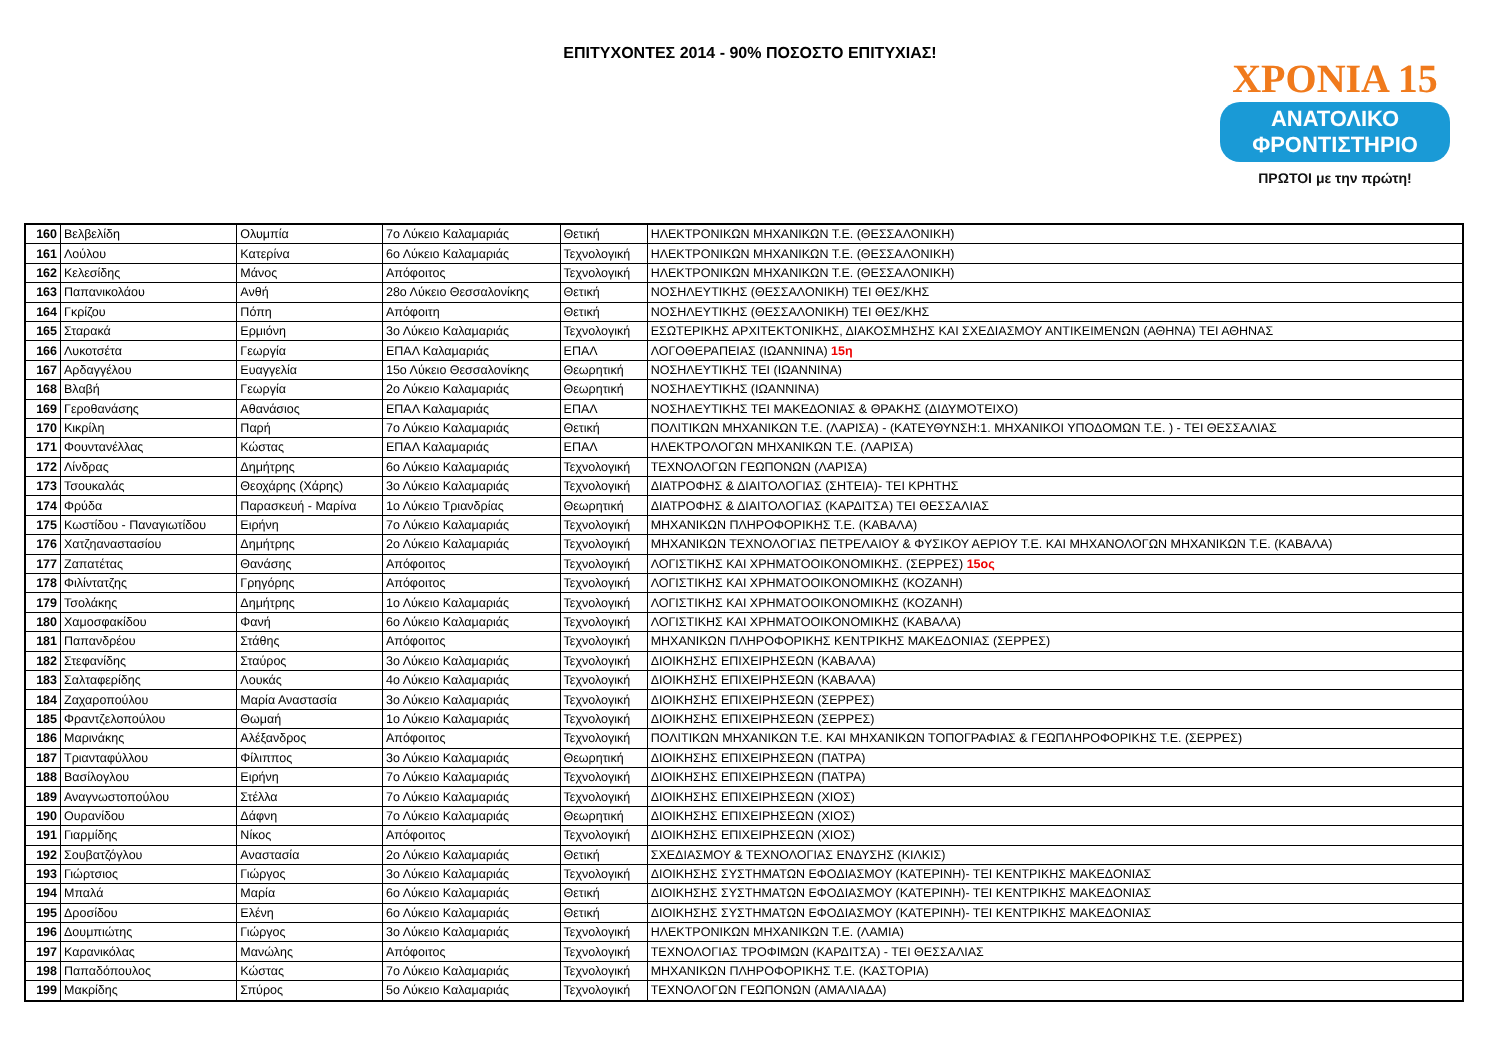ΕΠΙΤΥΧΟΝΤΕΣ 2014 - 90% ΠΟΣΟΣΤΟ ΕΠΙΤΥΧΙΑΣ!
ΧΡΟΝΙΑ 15
ΑΝΑΤΟΛΙΚΟ
ΦΡΟΝΤΙΣΤΗΡΙΟ
ΠΡΩΤΟΙ με την πρώτη!
| 160 | Βελβελίδη | Ολυμπία | 7ο Λύκειο Καλαμαριάς | Θετική | ΗΛΕΚΤΡΟΝΙΚΩΝ ΜΗΧΑΝΙΚΩΝ Τ.Ε. (ΘΕΣΣΑΛΟΝΙΚΗ) |
| 161 | Λούλου | Κατερίνα | 6ο Λύκειο Καλαμαριάς | Τεχνολογική | ΗΛΕΚΤΡΟΝΙΚΩΝ ΜΗΧΑΝΙΚΩΝ Τ.Ε. (ΘΕΣΣΑΛΟΝΙΚΗ) |
| 162 | Κελεσίδης | Μάνος | Απόφοιτος | Τεχνολογική | ΗΛΕΚΤΡΟΝΙΚΩΝ ΜΗΧΑΝΙΚΩΝ Τ.Ε. (ΘΕΣΣΑΛΟΝΙΚΗ) |
| 163 | Παπανικολάου | Ανθή | 28ο Λύκειο Θεσσαλονίκης | Θετική | ΝΟΣΗΛΕΥΤΙΚΗΣ (ΘΕΣΣΑΛΟΝΙΚΗ) ΤΕΙ ΘΕΣ/ΚΗΣ |
| 164 | Γκρίζου | Πόπη | Απόφοιτη | Θετική | ΝΟΣΗΛΕΥΤΙΚΗΣ (ΘΕΣΣΑΛΟΝΙΚΗ) ΤΕΙ ΘΕΣ/ΚΗΣ |
| 165 | Σταρακά | Ερμιόνη | 3ο Λύκειο Καλαμαριάς | Τεχνολογική | ΕΣΩΤΕΡΙΚΗΣ ΑΡΧΙΤΕΚΤΟΝΙΚΗΣ, ΔΙΑΚΟΣΜΗΣΗΣ ΚΑΙ ΣΧΕΔΙΑΣΜΟΥ ΑΝΤΙΚΕΙΜΕΝΩΝ (ΑΘΗΝΑ) ΤΕΙ ΑΘΗΝΑΣ |
| 166 | Λυκοτσέτα | Γεωργία | ΕΠΑΛ Καλαμαριάς | ΕΠΑΛ | ΛΟΓΟΘΕΡΑΠΕΙΑΣ (ΙΩΑΝΝΙΝΑ) 15η |
| 167 | Αρδαγγέλου | Ευαγγελία | 15ο Λύκειο Θεσσαλονίκης | Θεωρητική | ΝΟΣΗΛΕΥΤΙΚΗΣ ΤΕΙ (ΙΩΑΝΝΙΝΑ) |
| 168 | Βλαβή | Γεωργία | 2ο Λύκειο Καλαμαριάς | Θεωρητική | ΝΟΣΗΛΕΥΤΙΚΗΣ (ΙΩΑΝΝΙΝΑ) |
| 169 | Γεροθανάσης | Αθανάσιος | ΕΠΑΛ Καλαμαριάς | ΕΠΑΛ | ΝΟΣΗΛΕΥΤΙΚΗΣ ΤΕΙ ΜΑΚΕΔΟΝΙΑΣ & ΘΡΑΚΗΣ (ΔΙΔΥΜΟΤΕΙΧΟ) |
| 170 | Κικρίλη | Παρή | 7ο Λύκειο Καλαμαριάς | Θετική | ΠΟΛΙΤΙΚΩΝ ΜΗΧΑΝΙΚΩΝ Τ.Ε. (ΛΑΡΙΣΑ) - (ΚΑΤΕΥΘΥΝΣΗ:1. ΜΗΧΑΝΙΚΟΙ ΥΠΟΔΟΜΩΝ Τ.Ε. ) - ΤΕΙ ΘΕΣΣΑΛΙΑΣ |
| 171 | Φουντανέλλας | Κώστας | ΕΠΑΛ Καλαμαριάς | ΕΠΑΛ | ΗΛΕΚΤΡΟΛΟΓΩΝ ΜΗΧΑΝΙΚΩΝ Τ.Ε. (ΛΑΡΙΣΑ) |
| 172 | Λίνδρας | Δημήτρης | 6ο Λύκειο Καλαμαριάς | Τεχνολογική | ΤΕΧΝΟΛΟΓΩΝ ΓΕΩΠΟΝΩΝ (ΛΑΡΙΣΑ) |
| 173 | Τσουκαλάς | Θεοχάρης (Χάρης) | 3ο Λύκειο Καλαμαριάς | Τεχνολογική | ΔΙΑΤΡΟΦΗΣ & ΔΙΑΙΤΟΛΟΓΙΑΣ (ΣΗΤΕΙΑ)- ΤΕΙ ΚΡΗΤΗΣ |
| 174 | Φρύδα | Παρασκευή - Μαρίνα | 1ο Λύκειο Τριανδρίας | Θεωρητική | ΔΙΑΤΡΟΦΗΣ & ΔΙΑΙΤΟΛΟΓΙΑΣ (ΚΑΡΔΙΤΣΑ) ΤΕΙ ΘΕΣΣΑΛΙΑΣ |
| 175 | Κωστίδου - Παναγιωτίδου | Ειρήνη | 7ο Λύκειο Καλαμαριάς | Τεχνολογική | ΜΗΧΑΝΙΚΩΝ ΠΛΗΡΟΦΟΡΙΚΗΣ Τ.Ε. (ΚΑΒΑΛΑ) |
| 176 | Χατζηαναστασίου | Δημήτρης | 2ο Λύκειο Καλαμαριάς | Τεχνολογική | ΜΗΧΑΝΙΚΩΝ ΤΕΧΝΟΛΟΓΙΑΣ ΠΕΤΡΕΛΑΙΟΥ & ΦΥΣΙΚΟΥ ΑΕΡΙΟΥ Τ.Ε. ΚΑΙ ΜΗΧΑΝΟΛΟΓΩΝ ΜΗΧΑΝΙΚΩΝ Τ.Ε. (ΚΑΒΑΛΑ) |
| 177 | Ζαπατέτας | Θανάσης | Απόφοιτος | Τεχνολογική | ΛΟΓΙΣΤΙΚΗΣ ΚΑΙ ΧΡΗΜΑΤΟΟΙΚΟΝΟΜΙΚΗΣ. (ΣΕΡΡΕΣ) 15ος |
| 178 | Φιλίντατζης | Γρηγόρης | Απόφοιτος | Τεχνολογική | ΛΟΓΙΣΤΙΚΗΣ ΚΑΙ ΧΡΗΜΑΤΟΟΙΚΟΝΟΜΙΚΗΣ (ΚΟΖΑΝΗ) |
| 179 | Τσολάκης | Δημήτρης | 1ο Λύκειο Καλαμαριάς | Τεχνολογική | ΛΟΓΙΣΤΙΚΗΣ ΚΑΙ ΧΡΗΜΑΤΟΟΙΚΟΝΟΜΙΚΗΣ (ΚΟΖΑΝΗ) |
| 180 | Χαμοσφακίδου | Φανή | 6ο Λύκειο Καλαμαριάς | Τεχνολογική | ΛΟΓΙΣΤΙΚΗΣ ΚΑΙ ΧΡΗΜΑΤΟΟΙΚΟΝΟΜΙΚΗΣ (ΚΑΒΑΛΑ) |
| 181 | Παπανδρέου | Στάθης | Απόφοιτος | Τεχνολογική | ΜΗΧΑΝΙΚΩΝ ΠΛΗΡΟΦΟΡΙΚΗΣ ΚΕΝΤΡΙΚΗΣ ΜΑΚΕΔΟΝΙΑΣ (ΣΕΡΡΕΣ) |
| 182 | Στεφανίδης | Σταύρος | 3ο Λύκειο Καλαμαριάς | Τεχνολογική | ΔΙΟΙΚΗΣΗΣ ΕΠΙΧΕΙΡΗΣΕΩΝ (ΚΑΒΑΛΑ) |
| 183 | Σαλταφερίδης | Λουκάς | 4ο Λύκειο Καλαμαριάς | Τεχνολογική | ΔΙΟΙΚΗΣΗΣ ΕΠΙΧΕΙΡΗΣΕΩΝ (ΚΑΒΑΛΑ) |
| 184 | Ζαχαροπούλου | Μαρία Αναστασία | 3ο Λύκειο Καλαμαριάς | Τεχνολογική | ΔΙΟΙΚΗΣΗΣ ΕΠΙΧΕΙΡΗΣΕΩΝ (ΣΕΡΡΕΣ) |
| 185 | Φραντζελοπούλου | Θωμαή | 1ο Λύκειο Καλαμαριάς | Τεχνολογική | ΔΙΟΙΚΗΣΗΣ ΕΠΙΧΕΙΡΗΣΕΩΝ (ΣΕΡΡΕΣ) |
| 186 | Μαρινάκης | Αλέξανδρος | Απόφοιτος | Τεχνολογική | ΠΟΛΙΤΙΚΩΝ ΜΗΧΑΝΙΚΩΝ Τ.Ε. ΚΑΙ ΜΗΧΑΝΙΚΩΝ ΤΟΠΟΓΡΑΦΙΑΣ & ΓΕΩΠΛΗΡΟΦΟΡΙΚΗΣ Τ.Ε. (ΣΕΡΡΕΣ) |
| 187 | Τριανταφύλλου | Φίλιππος | 3ο Λύκειο Καλαμαριάς | Θεωρητική | ΔΙΟΙΚΗΣΗΣ ΕΠΙΧΕΙΡΗΣΕΩΝ (ΠΑΤΡΑ) |
| 188 | Βασίλογλου | Ειρήνη | 7ο Λύκειο Καλαμαριάς | Τεχνολογική | ΔΙΟΙΚΗΣΗΣ ΕΠΙΧΕΙΡΗΣΕΩΝ (ΠΑΤΡΑ) |
| 189 | Αναγνωστοπούλου | Στέλλα | 7ο Λύκειο Καλαμαριάς | Τεχνολογική | ΔΙΟΙΚΗΣΗΣ ΕΠΙΧΕΙΡΗΣΕΩΝ (ΧΙΟΣ) |
| 190 | Ουρανίδου | Δάφνη | 7ο Λύκειο Καλαμαριάς | Θεωρητική | ΔΙΟΙΚΗΣΗΣ ΕΠΙΧΕΙΡΗΣΕΩΝ (ΧΙΟΣ) |
| 191 | Γιαρμίδης | Νίκος | Απόφοιτος | Τεχνολογική | ΔΙΟΙΚΗΣΗΣ ΕΠΙΧΕΙΡΗΣΕΩΝ (ΧΙΟΣ) |
| 192 | Σουβατζόγλου | Αναστασία | 2ο Λύκειο Καλαμαριάς | Θετική | ΣΧΕΔΙΑΣΜΟΥ & ΤΕΧΝΟΛΟΓΙΑΣ ΕΝΔΥΣΗΣ (ΚΙΛΚΙΣ) |
| 193 | Γιώρτσιος | Γιώργος | 3ο Λύκειο Καλαμαριάς | Τεχνολογική | ΔΙΟΙΚΗΣΗΣ ΣΥΣΤΗΜΑΤΩΝ ΕΦΟΔΙΑΣΜΟΥ (ΚΑΤΕΡΙΝΗ)- ΤΕΙ ΚΕΝΤΡΙΚΗΣ ΜΑΚΕΔΟΝΙΑΣ |
| 194 | Μπαλά | Μαρία | 6ο Λύκειο Καλαμαριάς | Θετική | ΔΙΟΙΚΗΣΗΣ ΣΥΣΤΗΜΑΤΩΝ ΕΦΟΔΙΑΣΜΟΥ (ΚΑΤΕΡΙΝΗ)- ΤΕΙ ΚΕΝΤΡΙΚΗΣ ΜΑΚΕΔΟΝΙΑΣ |
| 195 | Δροσίδου | Ελένη | 6ο Λύκειο Καλαμαριάς | Θετική | ΔΙΟΙΚΗΣΗΣ ΣΥΣΤΗΜΑΤΩΝ ΕΦΟΔΙΑΣΜΟΥ (ΚΑΤΕΡΙΝΗ)- ΤΕΙ ΚΕΝΤΡΙΚΗΣ ΜΑΚΕΔΟΝΙΑΣ |
| 196 | Δουμπιώτης | Γιώργος | 3ο Λύκειο Καλαμαριάς | Τεχνολογική | ΗΛΕΚΤΡΟΝΙΚΩΝ ΜΗΧΑΝΙΚΩΝ Τ.Ε. (ΛΑΜΙΑ) |
| 197 | Καρανικόλας | Μανώλης | Απόφοιτος | Τεχνολογική | ΤΕΧΝΟΛΟΓΙΑΣ ΤΡΟΦΙΜΩΝ (ΚΑΡΔΙΤΣΑ) - ΤΕΙ ΘΕΣΣΑΛΙΑΣ |
| 198 | Παπαδόπουλος | Κώστας | 7ο Λύκειο Καλαμαριάς | Τεχνολογική | ΜΗΧΑΝΙΚΩΝ ΠΛΗΡΟΦΟΡΙΚΗΣ Τ.Ε. (ΚΑΣΤΟΡΙΑ) |
| 199 | Μακρίδης | Σπύρος | 5ο Λύκειο Καλαμαριάς | Τεχνολογική | ΤΕΧΝΟΛΟΓΩΝ ΓΕΩΠΟΝΩΝ (ΑΜΑΛΙΑΔΑ) |